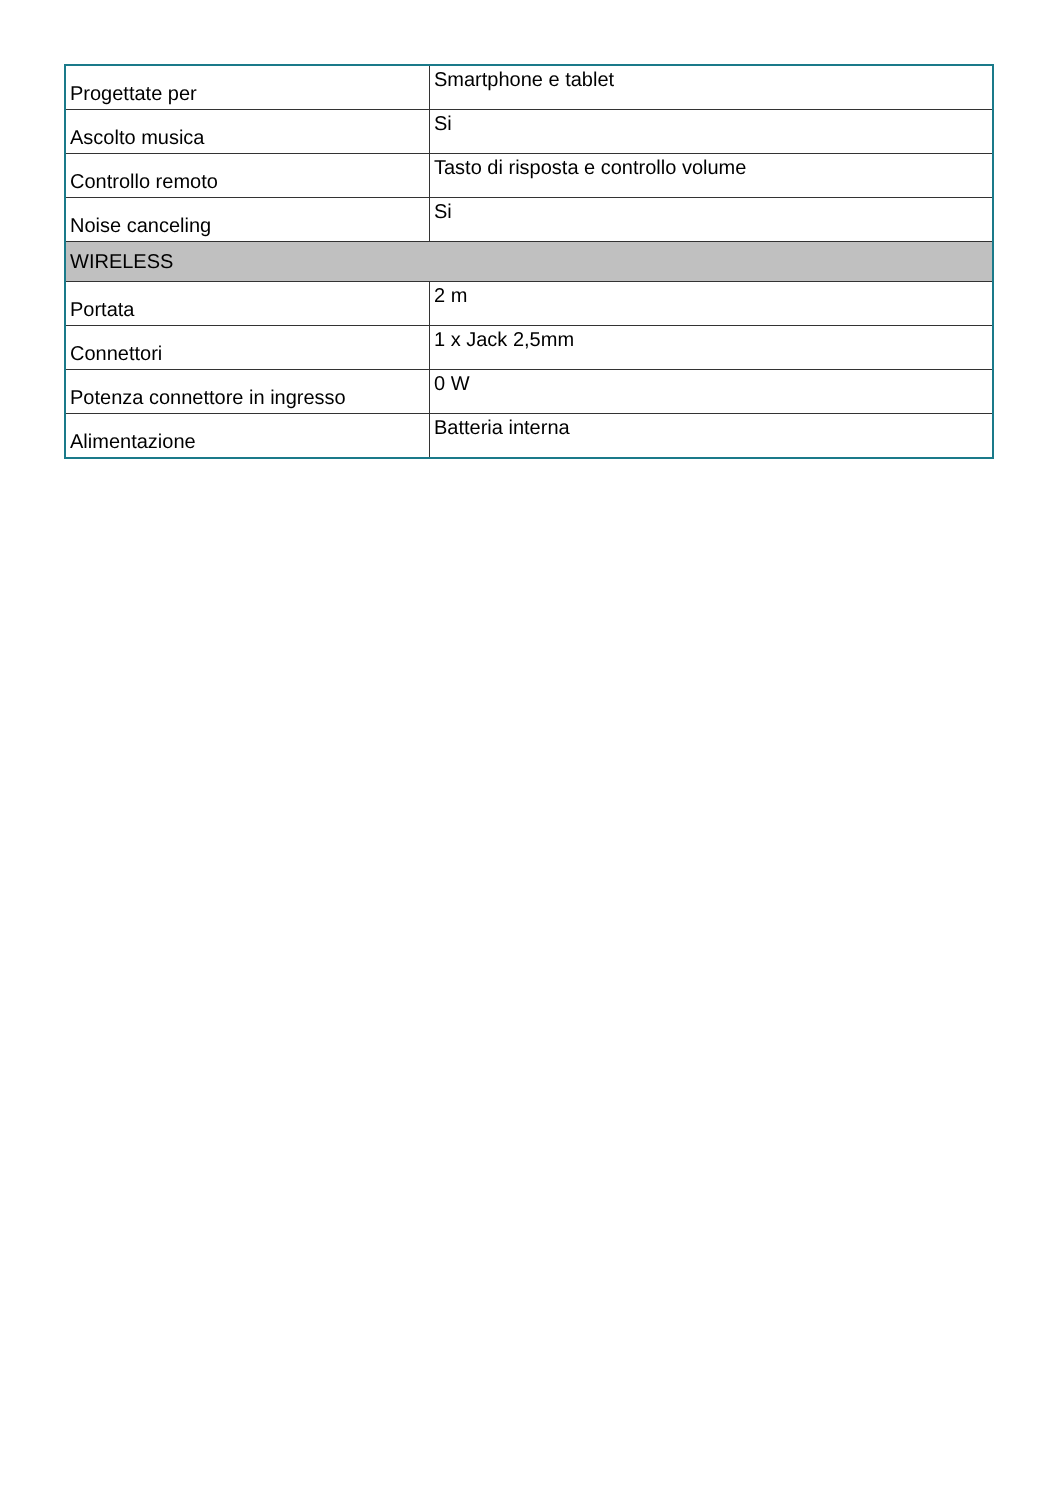| Progettate per | Smartphone e tablet |
| Ascolto musica | Si |
| Controllo remoto | Tasto di risposta e controllo volume |
| Noise canceling | Si |
| WIRELESS | |
| Portata | 2 m |
| Connettori | 1 x Jack 2,5mm |
| Potenza connettore in ingresso | 0 W |
| Alimentazione | Batteria interna |